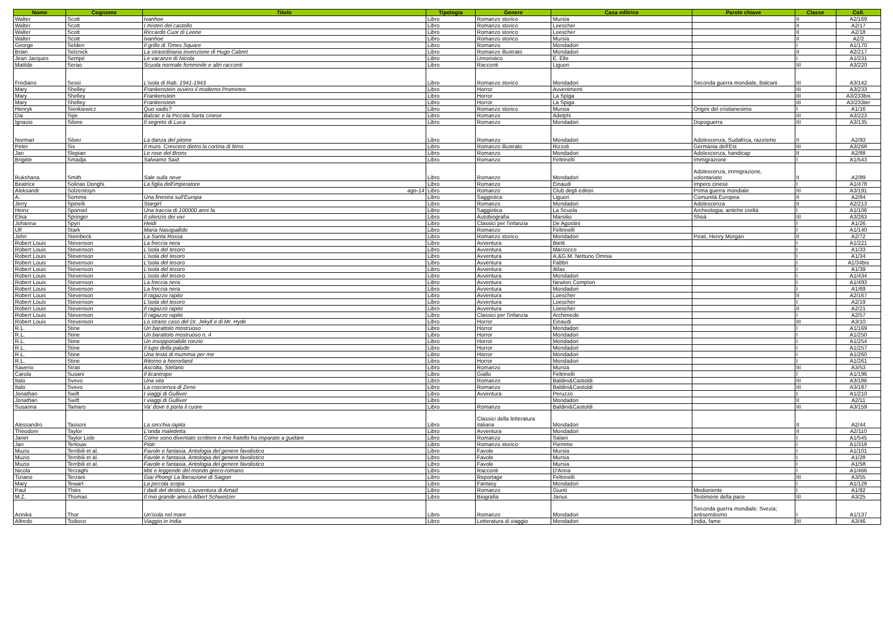| Nome | Cognome | Titolo | Tipologia | Genere | Casa editrice | Parole chiave | Classe | Coll. |
| --- | --- | --- | --- | --- | --- | --- | --- | --- |
| Walter | Scott | Ivanhoe | Libro | Romanzo storico | Mursia | | II | A2/169 |
| Walter | Scott | I misteri del castello | Libro | Romanzo storico | Loescher | | II | A2/17 |
| Walter | Scott | Riccardo Cuor di Leone | Libro | Romanzo storico | Loescher | | II | A2/18 |
| Walter | Scott | Ivanhoe | Libro | Romanzo storico | Mursia | | II | A2/2 |
| George | Selden | Il grillo di Times Square | Libro | Romanzo | Mondadori | | I | A1/170 |
| Brian | Selznick | La straordinaria invenzione di Hugo Cabret | Libro | Romanzo illustrato | Mondadori | | II | A2/217 |
| Jean Jacques | Sempé | Le vacanze di Nicola | Libro | Umoristico | E. Elle | | I | A1/231 |
| Matilde | Serao | Scuola normale femminile e altri racconti | Libro | Racconti | Liguori | | III | A3/220 |
| Frediano | Sessi | L'isola di Rab. 1941-1943 | Libro | Romanzo storico | Mondadori | Seconda guerra mondiale, Balcani | III | A3/142 |
| Mary | Shelley | Frankenstein ovvero il moderno Prometeo | Libro | Horror | Avvenimenti | | III | A3/233 |
| Mary | Shelley | Frankenstein | Libro | Horror | La Spiga | | III | A3/233bis |
| Mary | Shelley | Frankenstein | Libro | Horror | La Spiga | | III | A3/233ter |
| Henryk | Sienkiewicz | Quo vadis? | Libro | Romanzo storico | Mursia | Origini del cristianesimo | I | A1/16 |
| Dai | Sijie | Balzac e la Piccola Sarta cinese | Libro | Romanzo | Adelphi | | III | A3/223 |
| Ignazio | Silone | Il segreto di Luca | Libro | Romanzo | Mondadori | Dopoguerra | III | A3/135 |
| Norman | Silver | La danza del pitone | Libro | Romanzo | Mondadori | Adolescenza, Sudafrica, razzismo | II | A2/93 |
| Peter | Sis | Il muro. Crescere dietro la cortina di ferro | Libro | Romanzo illustrato | Rizzoli | Germania dell'Est | III | A3/268 |
| Jan | Slepian | Le rose del Bronx | Libro | Romanzo | Mondadori | Adolescenza, handicap | II | A2/88 |
| Brigitte | Smadja | Salviamo Said | Libro | Romanzo | Feltrinelli | Immigrazione | I | A1/543 |
| Rukshana | Smith | Sale sulla neve | Libro | Romanzo | Mondadori | Adolescenza, immigrazione, volontariato | II | A2/89 |
| Beatrice | Solinas Donghi | La figlia dell'imperatore | Libro | Romanzo | Einaudi | Impero cinese | I | A1/478 |
| Aleksandr | Solzenitsyn | ago-14 | Libro | Romanzo | Club degli editori | Prima guerra mondiale | III | A3/191 |
| A. | Somma | Una finestra sull'Europa | Libro | Saggistica | Liguori | Comunità Europea | II | A2/84 |
| Jerry | Spinelli | Stargirl | Libro | Romanzo | Mondadori | Adolescenza | II | A2/213 |
| Heinz | Sponsel | Una traccia di 100000 anni fa | Libro | Saggistica | La Scuola | Archeologia; antiche civiltà | I | A1/106 |
| Elisa | Springer | Il silenzio dei vivi | Libro | Autobiografia | Marsilio | Shoà | III | A3/263 |
| Johanna | Spyri | Heidi | Libro | Classici per l'infanzia | De Agostini | | I | A1/26 |
| Ulf | Stark | Maria Nasopallido | Libro | Romanzo | Feltrinelli | | I | A1/140 |
| John | Steinbeck | La Santa Rossa | Libro | Romanzo storico | Mondadori | Pirati, Henry Morgan | II | A2/72 |
| Robert Louis | Stevenson | La freccia nera | Libro | Avventura | Bietti | | I | A1/221 |
| Robert Louis | Stevenson | L'isola del tesoro | Libro | Avventura | Marzocco | | I | A1/33 |
| Robert Louis | Stevenson | L'isola del tesoro | Libro | Avventura | A.&G.M. Nettuno Omnia | | I | A1/34 |
| Robert Louis | Stevenson | L'isola del tesoro | Libro | Avventura | Fabbri | | I | A1/34bis |
| Robert Louis | Stevenson | L'isola del tesoro | Libro | Avventura | Atlas | | I | A1/39 |
| Robert Louis | Stevenson | L'isola del tesoro | Libro | Avventura | Mondadori | | I | A1/434 |
| Robert Louis | Stevenson | La freccia nera | Libro | Avventura | Newton Compton | | I | A1/493 |
| Robert Louis | Stevenson | La freccia nera | Libro | Avventura | Mondadori | | I | A1/69 |
| Robert Louis | Stevenson | Il ragazzo rapito | Libro | Avventura | Loescher | | II | A2/167 |
| Robert Louis | Stevenson | L'isola del tesoro | Libro | Avventura | Loescher | | I | A2/19 |
| Robert Louis | Stevenson | Il ragazzo rapito | Libro | Avventura | Loescher | | II | A2/21 |
| Robert Louis | Stevenson | Il ragazzo rapito | Libro | Classici per l'infanzia | Archimede | | I | A2/57 |
| Robert Louis | Stevenson | Lo strano caso del Dr. Jekyll e di Mr. Hyde | Libro | Horror | Einaudi | | III | A3/10 |
| R.L. | Stine | Un barattolo mostruoso | Libro | Horror | Mondadori | | I | A1/169 |
| R.L. | Stine | Un barattolo mostruoso n. 4 | Libro | Horror | Mondadori | | I | A1/250 |
| R.L. | Stine | Un insopportabile ronzio | Libro | Horror | Mondadori | | I | A1/254 |
| R.L. | Stine | Il lupo della palude | Libro | Horror | Mondadori | | I | A1/257 |
| R.L. | Stine | Una testa di mummia per me | Libro | Horror | Mondadori | | I | A1/260 |
| R.L. | Stine | Ritorno a horrorland | Libro | Horror | Mondadori | | I | A1/261 |
| Saverio | Strati | Ascolta, Stefano | Libro | Romanzo | Mursia | | III | A3/53 |
| Carola | Susani | Il licantropo | Libro | Giallo | Feltrinelli | | I | A1/196 |
| Italo | Svevo | Una vita | Libro | Romanzo | Baldini&Castoldi | | III | A3/186 |
| Italo | Svevo | La coscienza di Zeno | Libro | Romanzo | Baldini&Castoldi | | III | A3/187 |
| Jonathan | Swift | I viaggi di Gulliver | Libro | Avventura | Peruzzo | | I | A1/210 |
| Jonathan | Swift | I viaggi di Gulliver | Libro | | Mondadori | | II | A2/11 |
| Susanna | Tamaro | Va' dove ti porta il cuore | Libro | Romanzo | Baldini&Castoldi | | III | A3/159 |
| Alessandro | Tassoni | La secchia rapita | Libro | Classici della letteratura italiana | Mondadori | | II | A2/44 |
| Theodore | Taylor | L'onda maledetta | Libro | Avventura | Mondadori | | II | A2/110 |
| Janet | Taylor Lisle | Come sono diventato scrittore e mio fratello ha imparato a guidare | Libro | Romanzo | Salani | | I | A1/545 |
| Jan | Terlouw | Piotr | Libro | Romanzo storico | Piemme | | I | A1/318 |
| Muzio | Terribili et al. | Favole e fantasia. Antologia del genere favolistico | Libro | Favole | Mursia | | I | A1/101 |
| Muzio | Terribili et al. | Favole e fantasia. Antologia del genere favolistico | Libro | Favole | Mursia | | I | A1/28 |
| Muzio | Terribili et al. | Favole e fantasia. Antologia del genere favolistico | Libro | Favole | Mursia | | I | A1/58 |
| Nicola | Terzaghi | Miti e leggende del mondo greco-romano | Libro | Racconti | D'Anna | | I | A1/466 |
| Tiziano | Terzani | Giai Phong! La lberazione di Saigon | Libro | Reportage | Feltrinelli | | III | A3/55 |
| Mary | Tewart | La piccola scopa | Libro | Fantasy | Mondadori | | I | A1/128 |
| Paul | Thiès | I dadi del destino. L'avventura di Amad | Libro | Romanzo | Giunti | Medioriente | I | A1/92 |
| M.Z. | Thomas | Il mio grande amico Albert Schweitzer | Libro | Biografia | Janus | Testimone della pace | III | A3/25 |
| Annika | Thor | Un'isola nel mare | Libro | Romanzo | Mondadori | Seconda guerra mondiale; Svezia; antisemitismo | I | A1/137 |
| Alfredo | Todisco | Viaggio in India | Libro | Letteratura di viaggio | Mondadori | India, fame | III | A3/46 |